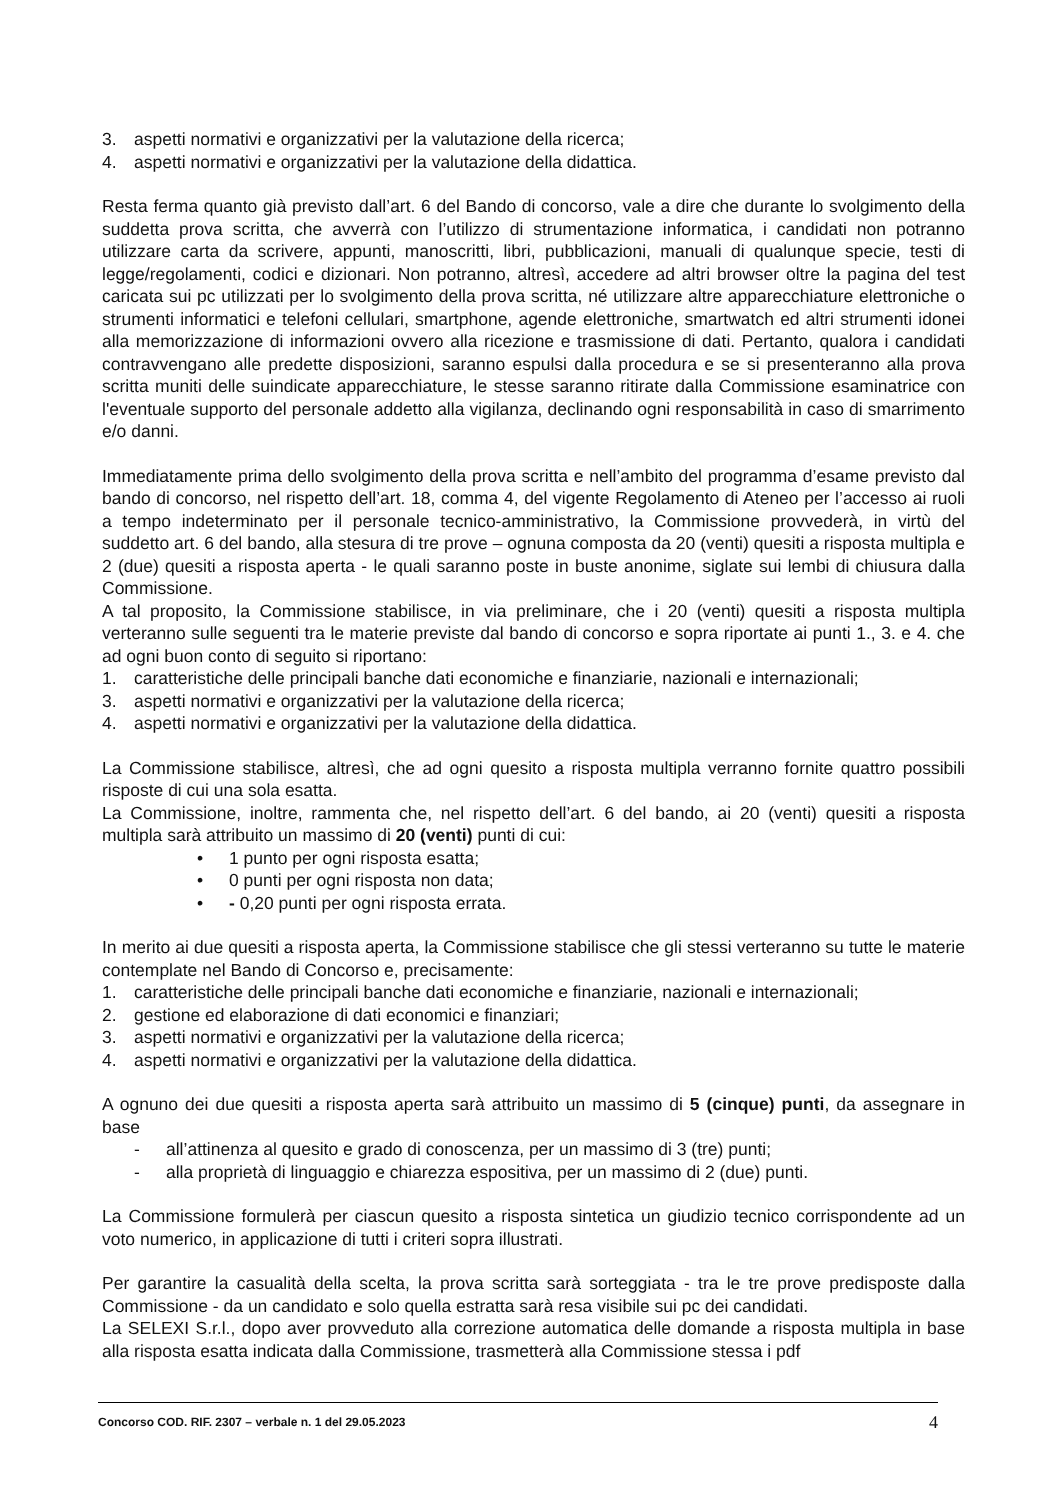3. aspetti normativi e organizzativi per la valutazione della ricerca;
4. aspetti normativi e organizzativi per la valutazione della didattica.
Resta ferma quanto già previsto dall’art. 6 del Bando di concorso, vale a dire che durante lo svolgimento della suddetta prova scritta, che avverrà con l’utilizzo di strumentazione informatica, i candidati non potranno utilizzare carta da scrivere, appunti, manoscritti, libri, pubblicazioni, manuali di qualunque specie, testi di legge/regolamenti, codici e dizionari. Non potranno, altresì, accedere ad altri browser oltre la pagina del test caricata sui pc utilizzati per lo svolgimento della prova scritta, né utilizzare altre apparecchiature elettroniche o strumenti informatici e telefoni cellulari, smartphone, agende elettroniche, smartwatch ed altri strumenti idonei alla memorizzazione di informazioni ovvero alla ricezione e trasmissione di dati. Pertanto, qualora i candidati contravvengano alle predette disposizioni, saranno espulsi dalla procedura e se si presenteranno alla prova scritta muniti delle suindicate apparecchiature, le stesse saranno ritirate dalla Commissione esaminatrice con l'eventuale supporto del personale addetto alla vigilanza, declinando ogni responsabilità in caso di smarrimento e/o danni.
Immediatamente prima dello svolgimento della prova scritta e nell’ambito del programma d’esame previsto dal bando di concorso, nel rispetto dell’art. 18, comma 4, del vigente Regolamento di Ateneo per l’accesso ai ruoli a tempo indeterminato per il personale tecnico-amministrativo, la Commissione provvederà, in virtù del suddetto art. 6 del bando, alla stesura di tre prove – ognuna composta da 20 (venti) quesiti a risposta multipla e 2 (due) quesiti a risposta aperta - le quali saranno poste in buste anonime, siglate sui lembi di chiusura dalla Commissione.
A tal proposito, la Commissione stabilisce, in via preliminare, che i 20 (venti) quesiti a risposta multipla verteranno sulle seguenti tra le materie previste dal bando di concorso e sopra riportate ai punti 1., 3. e 4. che ad ogni buon conto di seguito si riportano:
1. caratteristiche delle principali banche dati economiche e finanziarie, nazionali e internazionali;
3. aspetti normativi e organizzativi per la valutazione della ricerca;
4. aspetti normativi e organizzativi per la valutazione della didattica.
La Commissione stabilisce, altresì, che ad ogni quesito a risposta multipla verranno fornite quattro possibili risposte di cui una sola esatta.
La Commissione, inoltre, rammenta che, nel rispetto dell’art. 6 del bando, ai 20 (venti) quesiti a risposta multipla sarà attribuito un massimo di 20 (venti) punti di cui:
• 1 punto per ogni risposta esatta;
• 0 punti per ogni risposta non data;
• - 0,20 punti per ogni risposta errata.
In merito ai due quesiti a risposta aperta, la Commissione stabilisce che gli stessi verteranno su tutte le materie contemplate nel Bando di Concorso e, precisamente:
1. caratteristiche delle principali banche dati economiche e finanziarie, nazionali e internazionali;
2. gestione ed elaborazione di dati economici e finanziari;
3. aspetti normativi e organizzativi per la valutazione della ricerca;
4. aspetti normativi e organizzativi per la valutazione della didattica.
A ognuno dei due quesiti a risposta aperta sarà attribuito un massimo di 5 (cinque) punti, da assegnare in base
- all’attinenza al quesito e grado di conoscenza, per un massimo di 3 (tre) punti;
- alla proprietà di linguaggio e chiarezza espositiva, per un massimo di 2 (due) punti.
La Commissione formulerà per ciascun quesito a risposta sintetica un giudizio tecnico corrispondente ad un voto numerico, in applicazione di tutti i criteri sopra illustrati.
Per garantire la casualità della scelta, la prova scritta sarà sorteggiata - tra le tre prove predisposte dalla Commissione - da un candidato e solo quella estratta sarà resa visibile sui pc dei candidati.
La SELEXI S.r.l., dopo aver provveduto alla correzione automatica delle domande a risposta multipla in base alla risposta esatta indicata dalla Commissione, trasmetterà alla Commissione stessa i pdf
Concorso COD. RIF. 2307 – verbale n. 1 del 29.05.2023 4